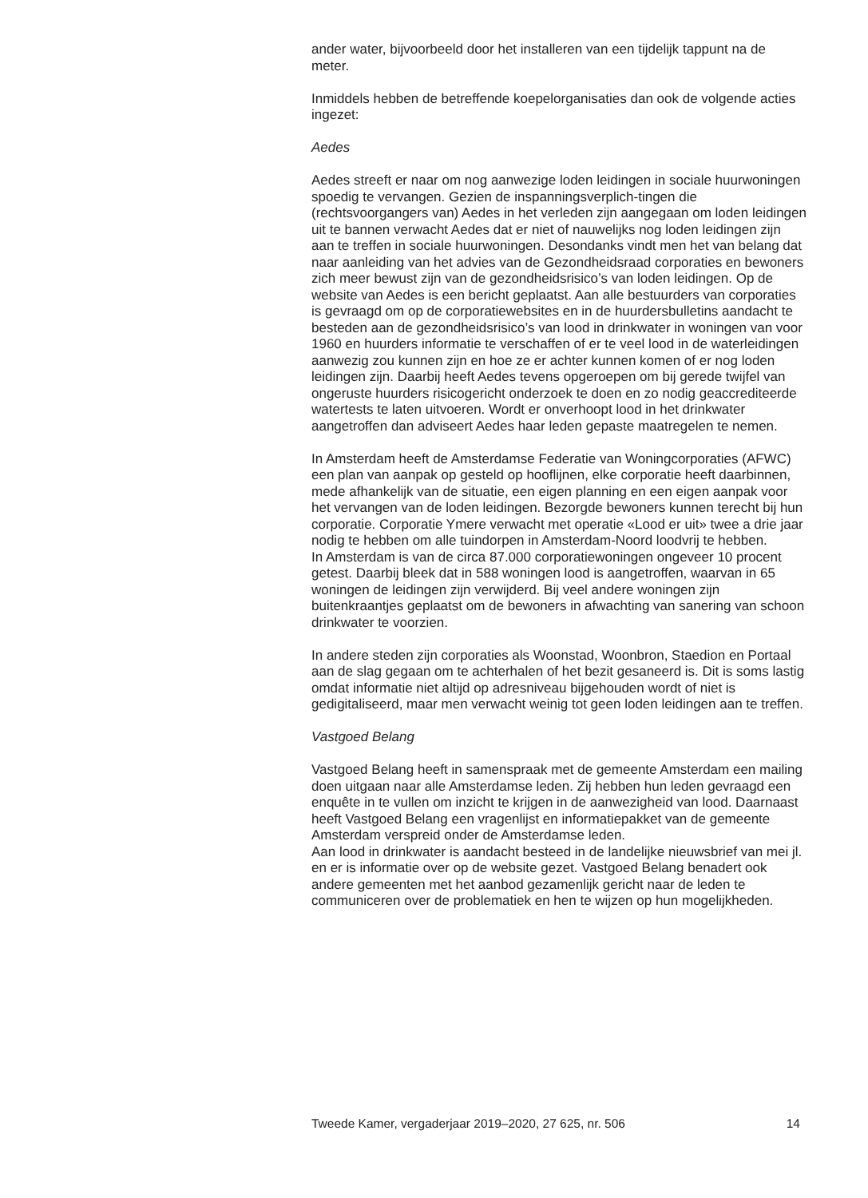ander water, bijvoorbeeld door het installeren van een tijdelijk tappunt na de meter.
Inmiddels hebben de betreffende koepelorganisaties dan ook de volgende acties ingezet:
Aedes
Aedes streeft er naar om nog aanwezige loden leidingen in sociale huurwoningen spoedig te vervangen. Gezien de inspanningsverplich-tingen die (rechtsvoorgangers van) Aedes in het verleden zijn aangegaan om loden leidingen uit te bannen verwacht Aedes dat er niet of nauwelijks nog loden leidingen zijn aan te treffen in sociale huurwoningen. Desondanks vindt men het van belang dat naar aanleiding van het advies van de Gezondheidsraad corporaties en bewoners zich meer bewust zijn van de gezondheidsrisico’s van loden leidingen. Op de website van Aedes is een bericht geplaatst. Aan alle bestuurders van corporaties is gevraagd om op de corporatiewebsites en in de huurdersbulletins aandacht te besteden aan de gezondheidsrisico’s van lood in drinkwater in woningen van voor 1960 en huurders informatie te verschaffen of er te veel lood in de waterleidingen aanwezig zou kunnen zijn en hoe ze er achter kunnen komen of er nog loden leidingen zijn. Daarbij heeft Aedes tevens opgeroepen om bij gerede twijfel van ongeruste huurders risicogericht onderzoek te doen en zo nodig geaccrediteerde watertests te laten uitvoeren. Wordt er onverhoopt lood in het drinkwater aangetroffen dan adviseert Aedes haar leden gepaste maatregelen te nemen.
In Amsterdam heeft de Amsterdamse Federatie van Woningcorporaties (AFWC) een plan van aanpak op gesteld op hooflijnen, elke corporatie heeft daarbinnen, mede afhankelijk van de situatie, een eigen planning en een eigen aanpak voor het vervangen van de loden leidingen. Bezorgde bewoners kunnen terecht bij hun corporatie. Corporatie Ymere verwacht met operatie «Lood er uit» twee a drie jaar nodig te hebben om alle tuindorpen in Amsterdam-Noord loodvrij te hebben.
In Amsterdam is van de circa 87.000 corporatiewoningen ongeveer 10 procent getest. Daarbij bleek dat in 588 woningen lood is aangetroffen, waarvan in 65 woningen de leidingen zijn verwijderd. Bij veel andere woningen zijn buitenkraantjes geplaatst om de bewoners in afwachting van sanering van schoon drinkwater te voorzien.
In andere steden zijn corporaties als Woonstad, Woonbron, Staedion en Portaal aan de slag gegaan om te achterhalen of het bezit gesaneerd is. Dit is soms lastig omdat informatie niet altijd op adresniveau bijgehouden wordt of niet is gedigitaliseerd, maar men verwacht weinig tot geen loden leidingen aan te treffen.
Vastgoed Belang
Vastgoed Belang heeft in samenspraak met de gemeente Amsterdam een mailing doen uitgaan naar alle Amsterdamse leden. Zij hebben hun leden gevraagd een enquête in te vullen om inzicht te krijgen in de aanwezigheid van lood. Daarnaast heeft Vastgoed Belang een vragenlijst en informatiepakket van de gemeente Amsterdam verspreid onder de Amsterdamse leden.
Aan lood in drinkwater is aandacht besteed in de landelijke nieuwsbrief van mei jl. en er is informatie over op de website gezet. Vastgoed Belang benadert ook andere gemeenten met het aanbod gezamenlijk gericht naar de leden te communiceren over de problematiek en hen te wijzen op hun mogelijkheden.
Tweede Kamer, vergaderjaar 2019–2020, 27 625, nr. 506 14